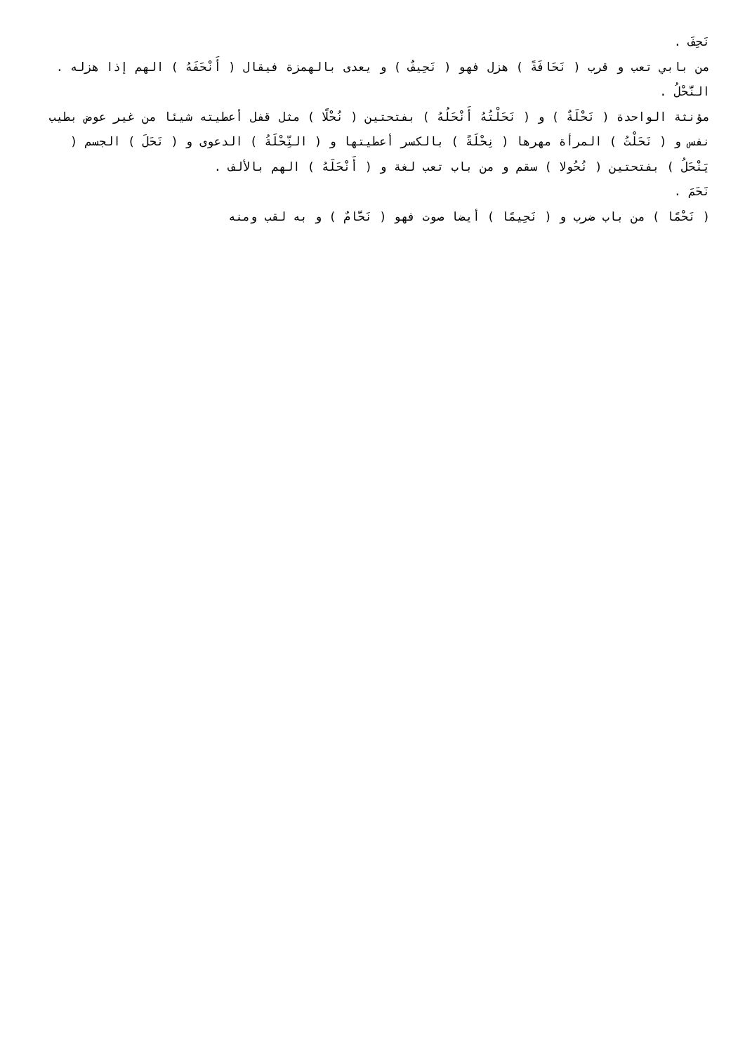نَحِفَ .
من بابي تعب و قرب ( نَحَافَةً ) هزل فهو ( نَحِيفٌ ) و يعدى بالهمزة فيقال ( أَنْحَفَهُ ) الهم إذا هزله .
النَّحْلُ .
مؤنثة الواحدة ( نَحْلَةٌ ) و ( نَحَلْتُهُ أَنْحَلُهُ ) بفتحتين ( نُحْلًا ) مثل قفل أعطيته شيئا من غير عوض بطيب نفس و ( نَحَلْتُ ) المرأة مهرها ( نِحْلَةً ) بالكسر أعطيتها و ( النِّحْلَةُ ) الدعوى و ( نَحَلَ ) الجسم ( يَنْحَلُ ) بفتحتين ( نُحُولا ) سقم و من باب تعب لغة و ( أَنْحَلَهُ ) الهم بالألف .
نَحَمَ .
( نَحْمًا ) من باب ضرب و ( نَحِيمًا ) أيضا صوت فهو ( نَحَّامٌ ) و به لقب ومنه